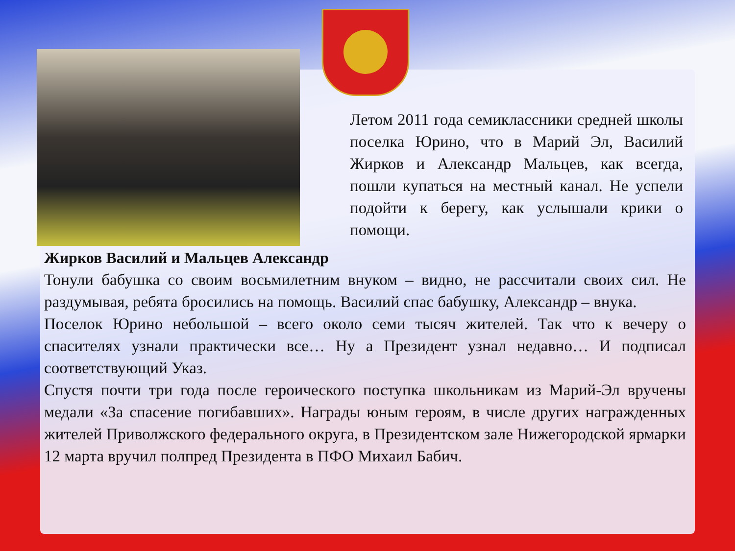Летом 2011 года семиклассники средней школы поселка Юрино, что в Марий Эл, Василий Жирков и Александр Мальцев, как всегда, пошли купаться на местный канал. Не успели подойти к берегу, как услышали крики о помощи.
Жирков Василий и Мальцев Александр
Тонули бабушка со своим восьмилетним внуком – видно, не рассчитали своих сил. Не раздумывая, ребята бросились на помощь. Василий спас бабушку, Александр – внука.
Поселок Юрино небольшой – всего около семи тысяч жителей. Так что к вечеру о спасителях узнали практически все… Ну а Президент узнал недавно… И подписал соответствующий Указ.
Спустя почти три года после героического поступка школьникам из Марий-Эл вручены медали «За спасение погибавших». Награды юным героям, в числе других награжденных жителей Приволжского федерального округа, в Президентском зале Нижегородской ярмарки 12 марта вручил полпред Президента в ПФО Михаил Бабич.